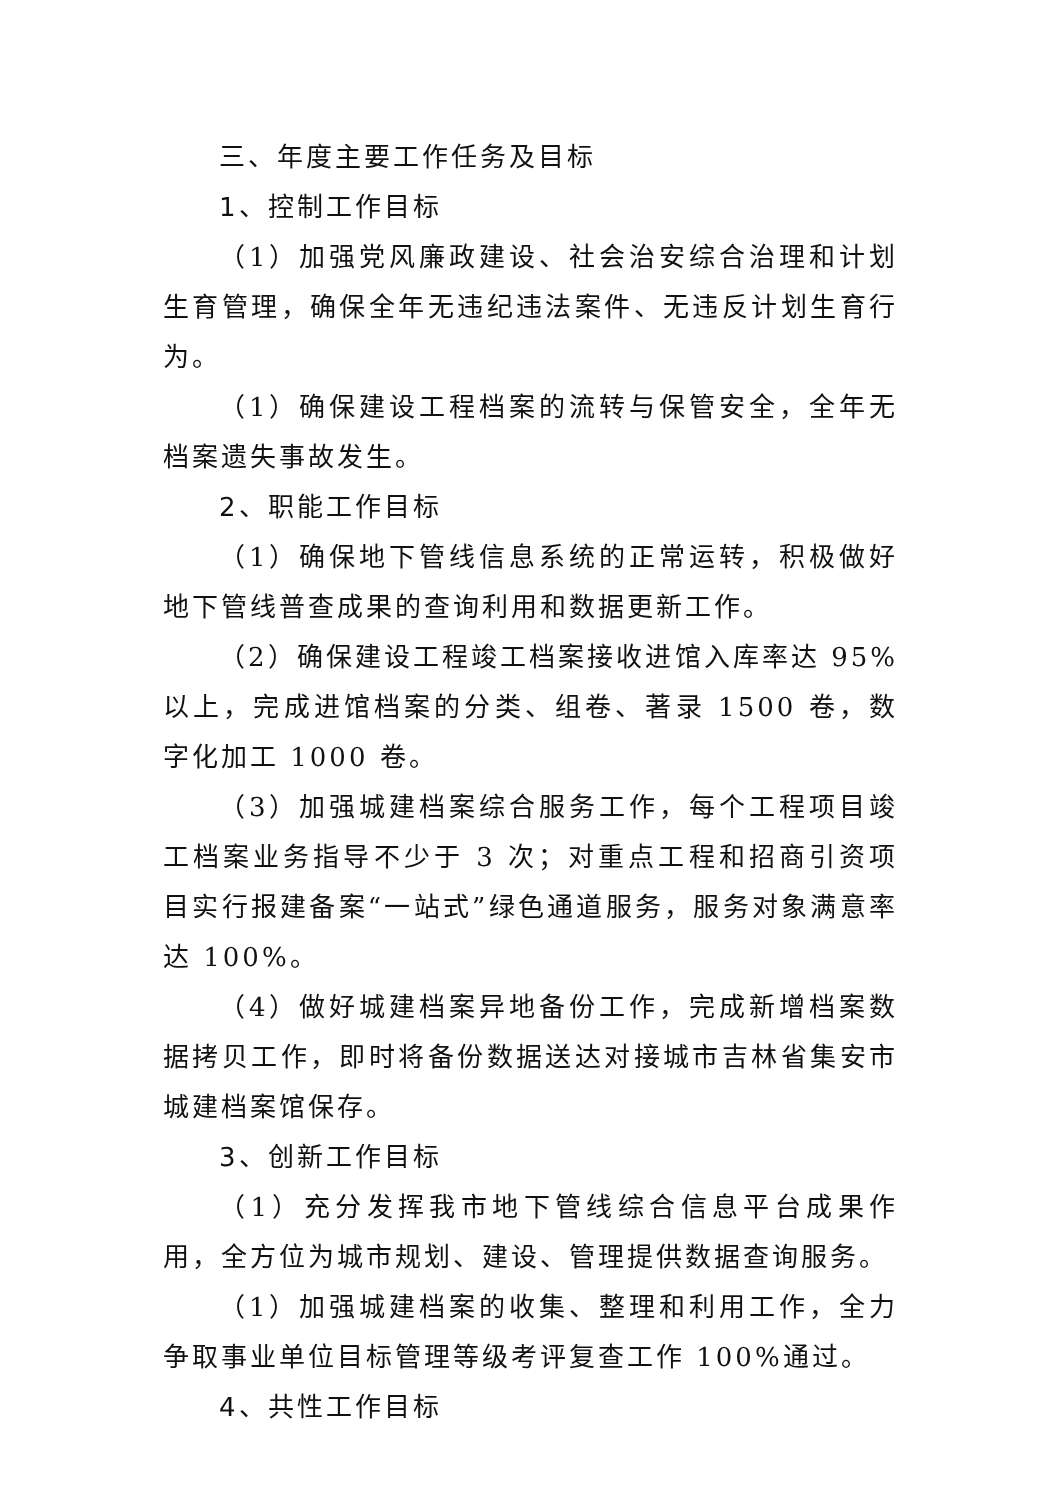三、年度主要工作任务及目标
1、控制工作目标
（1）加强党风廉政建设、社会治安综合治理和计划生育管理，确保全年无违纪违法案件、无违反计划生育行为。
（1）确保建设工程档案的流转与保管安全，全年无档案遗失事故发生。
2、职能工作目标
（1）确保地下管线信息系统的正常运转，积极做好地下管线普查成果的查询利用和数据更新工作。
（2）确保建设工程竣工档案接收进馆入库率达 95%以上，完成进馆档案的分类、组卷、著录 1500 卷，数字化加工 1000 卷。
（3）加强城建档案综合服务工作，每个工程项目竣工档案业务指导不少于 3 次；对重点工程和招商引资项目实行报建备案“一站式”绿色通道服务，服务对象满意率达 100%。
（4）做好城建档案异地备份工作，完成新增档案数据拷贝工作，即时将备份数据送达对接城市吉林省集安市城建档案馆保存。
3、创新工作目标
（1）充分发挥我市地下管线综合信息平台成果作用，全方位为城市规划、建设、管理提供数据查询服务。
（1）加强城建档案的收集、整理和利用工作，全力争取事业单位目标管理等级考评复查工作 100%通过。
4、共性工作目标